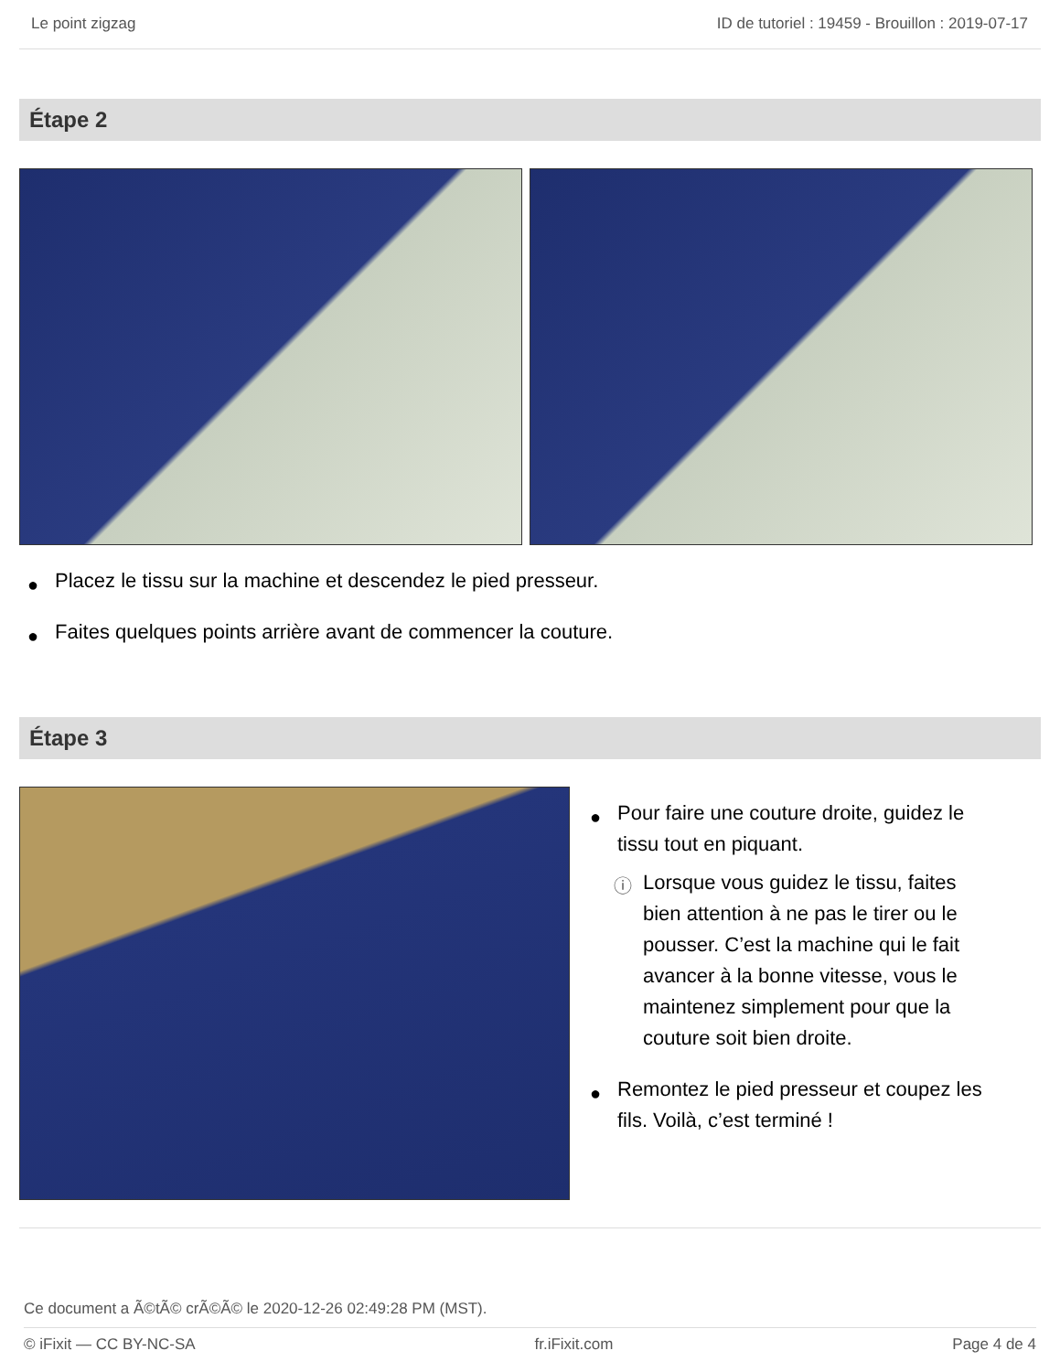Le point zigzag ID de tutoriel : 19459 - Brouillon : 2019-07-17
Étape 2
● Placez le tissu sur la machine et descendez le pied presseur.
● Faites quelques points arrière avant de commencer la couture.
Étape 3
● Pour faire une couture droite, guidez le tissu tout en piquant.
ⓘ Lorsque vous guidez le tissu, faites bien attention à ne pas le tirer ou le pousser. C’est la machine qui le fait avancer à la bonne vitesse, vous le maintenez simplement pour que la couture soit bien droite.
● Remontez le pied presseur et coupez les fils. Voilà, c’est terminé !
Ce document a Ã©tÃ© crÃ©Ã© le 2020-12-26 02:49:28 PM (MST).
© iFixit — CC BY-NC-SA fr.iFixit.com Page 4 de 4